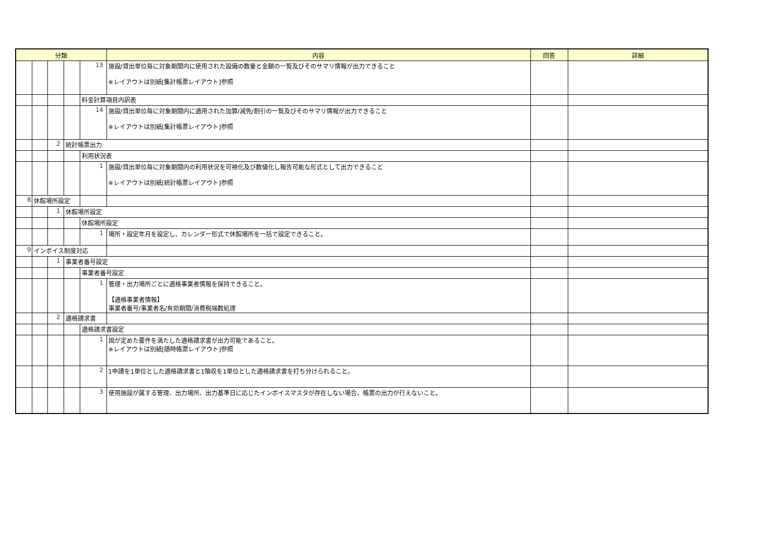| 分類 | | | | | 内容 | 回答 | 詳細 |
| --- | --- | --- | --- | --- | --- | --- | --- |
| | | | | 13 | 施設/貸出単位毎に対象期間内に使用された設備の数量と金額の一覧及びそのサマリ情報が出力できること ※レイアウトは別紙[集計帳票レイアウト]参照 | | |
| | | | | 料金計算項目内訳表 | | | |
| | | | | 14 | 施設/貸出単位毎に対象期間内に適用された加算/減免/割引の一覧及びそのサマリ情報が出力できること ※レイアウトは別紙[集計帳票レイアウト]参照 | | |
| | | 2 | 統計帳票出力 | | | | |
| | | | | 利用状況表 | | | |
| | | | | 1 | 施設/貸出単位毎に対象期間内の利用状況を可視化及び数値化し報告可能な形式として出力できること ※レイアウトは別紙[統計帳票レイアウト]参照 | | |
| 8 | 休館場所設定 | | | | | | |
| | | 1 | 休館場所設定 | | | | |
| | | | | 休館場所設定 | | | |
| | | | | 1 | 場所・設定年月を設定し、カレンダー形式で休館場所を一括で設定できること。 | | |
| 9 | インボイス制度対応 | | | | | | |
| | | 1 | 事業者番号設定 | | | | |
| | | | | 事業者番号設定 | | | |
| | | | | 1 | 管理・出力場所ごとに適格事業者情報を保持できること。 【適格事業者情報】 事業者番号/事業者名/有効期間/消費税端数処理 | | |
| | | 2 | 適格請求書 | | | | |
| | | | | 適格請求書設定 | | | |
| | | | | 1 | 国が定めた要件を満たした適格請求書が出力可能であること。 ※レイアウトは別紙[随時帳票レイアウト]参照 | | |
| | | | | 2 | 1申請を1単位とした適格請求書と1領収を1単位とした適格請求書を打ち分けられること。 | | |
| | | | | 3 | 使用施設が属する管理、出力場所、出力基準日に応じたインボイスマスタが存在しない場合、帳票の出力が行えないこと。 | | |